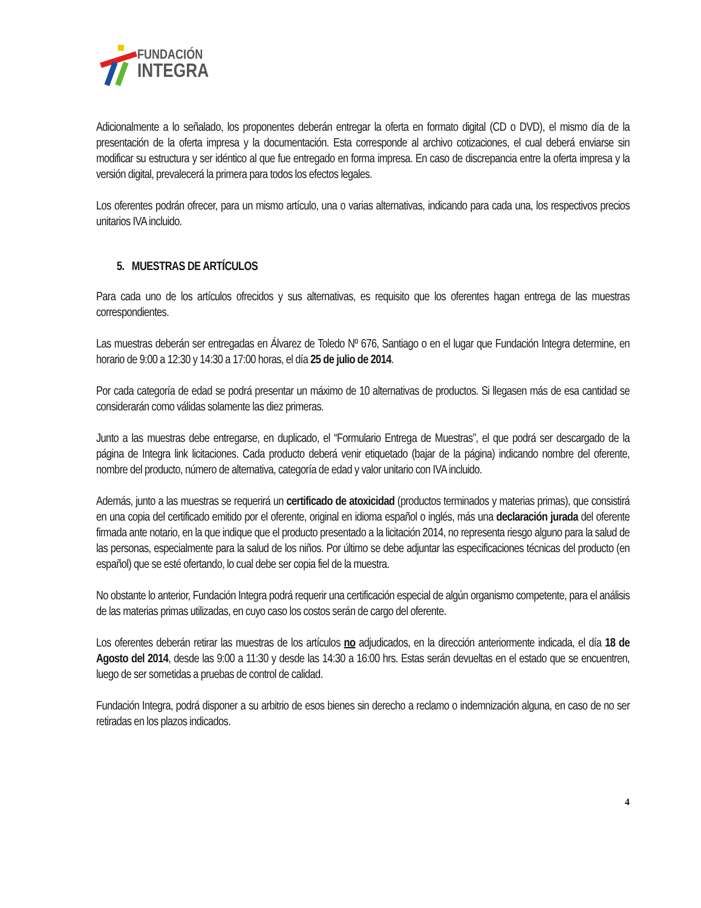FUNDACIÓN
INTEGRA
Adicionalmente a lo señalado, los proponentes deberán entregar la oferta en formato digital (CD o DVD), el mismo día de la presentación de la oferta impresa y la documentación. Esta corresponde al archivo cotizaciones, el cual deberá enviarse sin modificar su estructura y ser idéntico al que fue entregado en forma impresa. En caso de discrepancia entre la oferta impresa y la versión digital, prevalecerá la primera para todos los efectos legales.
Los oferentes podrán ofrecer, para un mismo artículo, una o varias alternativas, indicando para cada una, los respectivos precios unitarios IVA incluido.
5. MUESTRAS DE ARTÍCULOS
Para cada uno de los artículos ofrecidos y sus alternativas, es requisito que los oferentes hagan entrega de las muestras correspondientes.
Las muestras deberán ser entregadas en Álvarez de Toledo Nº 676, Santiago o en el lugar que Fundación Integra determine, en horario de 9:00 a 12:30 y 14:30 a 17:00 horas, el día 25 de julio de 2014.
Por cada categoría de edad se podrá presentar un máximo de 10 alternativas de productos. Si llegasen más de esa cantidad se considerarán como válidas solamente las diez primeras.
Junto a las muestras debe entregarse, en duplicado, el “Formulario Entrega de Muestras”, el que podrá ser descargado de la página de Integra link licitaciones. Cada producto deberá venir etiquetado (bajar de la página) indicando nombre del oferente, nombre del producto, número de alternativa, categoría de edad y valor unitario con IVA incluido.
Además, junto a las muestras se requerirá un certificado de atoxicidad (productos terminados y materias primas), que consistirá en una copia del certificado emitido por el oferente, original en idioma español o inglés, más una declaración jurada del oferente firmada ante notario, en la que indique que el producto presentado a la licitación 2014, no representa riesgo alguno para la salud de las personas, especialmente para la salud de los niños. Por último se debe adjuntar las especificaciones técnicas del producto (en español) que se esté ofertando, lo cual debe ser copia fiel de la muestra.
No obstante lo anterior, Fundación Integra podrá requerir una certificación especial de algún organismo competente, para el análisis de las materias primas utilizadas, en cuyo caso los costos serán de cargo del oferente.
Los oferentes deberán retirar las muestras de los artículos no adjudicados, en la dirección anteriormente indicada, el día 18 de Agosto del 2014, desde las 9:00 a 11:30 y desde las 14:30 a 16:00 hrs. Estas serán devueltas en el estado que se encuentren, luego de ser sometidas a pruebas de control de calidad.
Fundación Integra, podrá disponer a su arbitrio de esos bienes sin derecho a reclamo o indemnización alguna, en caso de no ser retiradas en los plazos indicados.
4